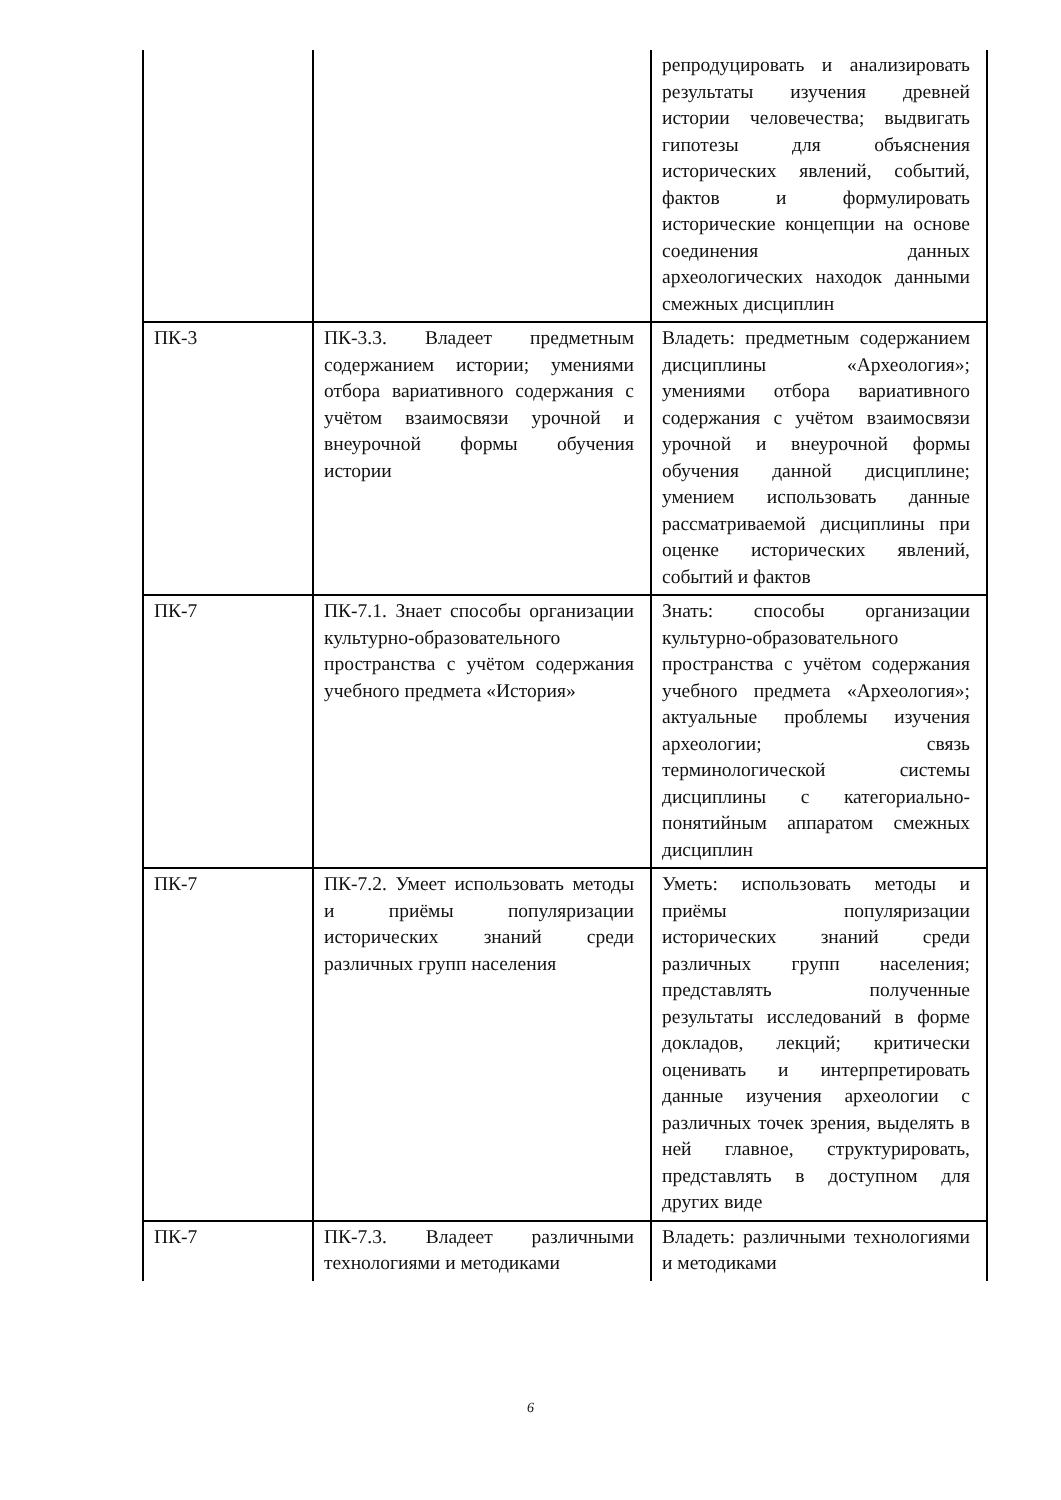| | | репродуцировать и анализировать результаты изучения древней истории человечества; выдвигать гипотезы для объяснения исторических явлений, событий, фактов и формулировать исторические концепции на основе соединения данных археологических находок данными смежных дисциплин |
| ПК-3 | ПК-3.3. Владеет предметным содержанием истории; умениями отбора вариативного содержания с учётом взаимосвязи урочной и внеурочной формы обучения истории | Владеть: предметным содержанием дисциплины «Археология»; умениями отбора вариативного содержания с учётом взаимосвязи урочной и внеурочной формы обучения данной дисциплине; умением использовать данные рассматриваемой дисциплины при оценке исторических явлений, событий и фактов |
| ПК-7 | ПК-7.1. Знает способы организации культурно-образовательного пространства с учётом содержания учебного предмета «История» | Знать: способы организации культурно-образовательного пространства с учётом содержания учебного предмета «Археология»; актуальные проблемы изучения археологии; связь терминологической системы дисциплины с категориально-понятийным аппаратом смежных дисциплин |
| ПК-7 | ПК-7.2. Умеет использовать методы и приёмы популяризации исторических знаний среди различных групп населения | Уметь: использовать методы и приёмы популяризации исторических знаний среди различных групп населения; представлять полученные результаты исследований в форме докладов, лекций; критически оценивать и интерпретировать данные изучения археологии с различных точек зрения, выделять в ней главное, структурировать, представлять в доступном для других виде |
| ПК-7 | ПК-7.3. Владеет различными технологиями и методиками | Владеть: различными технологиями и методиками |
6